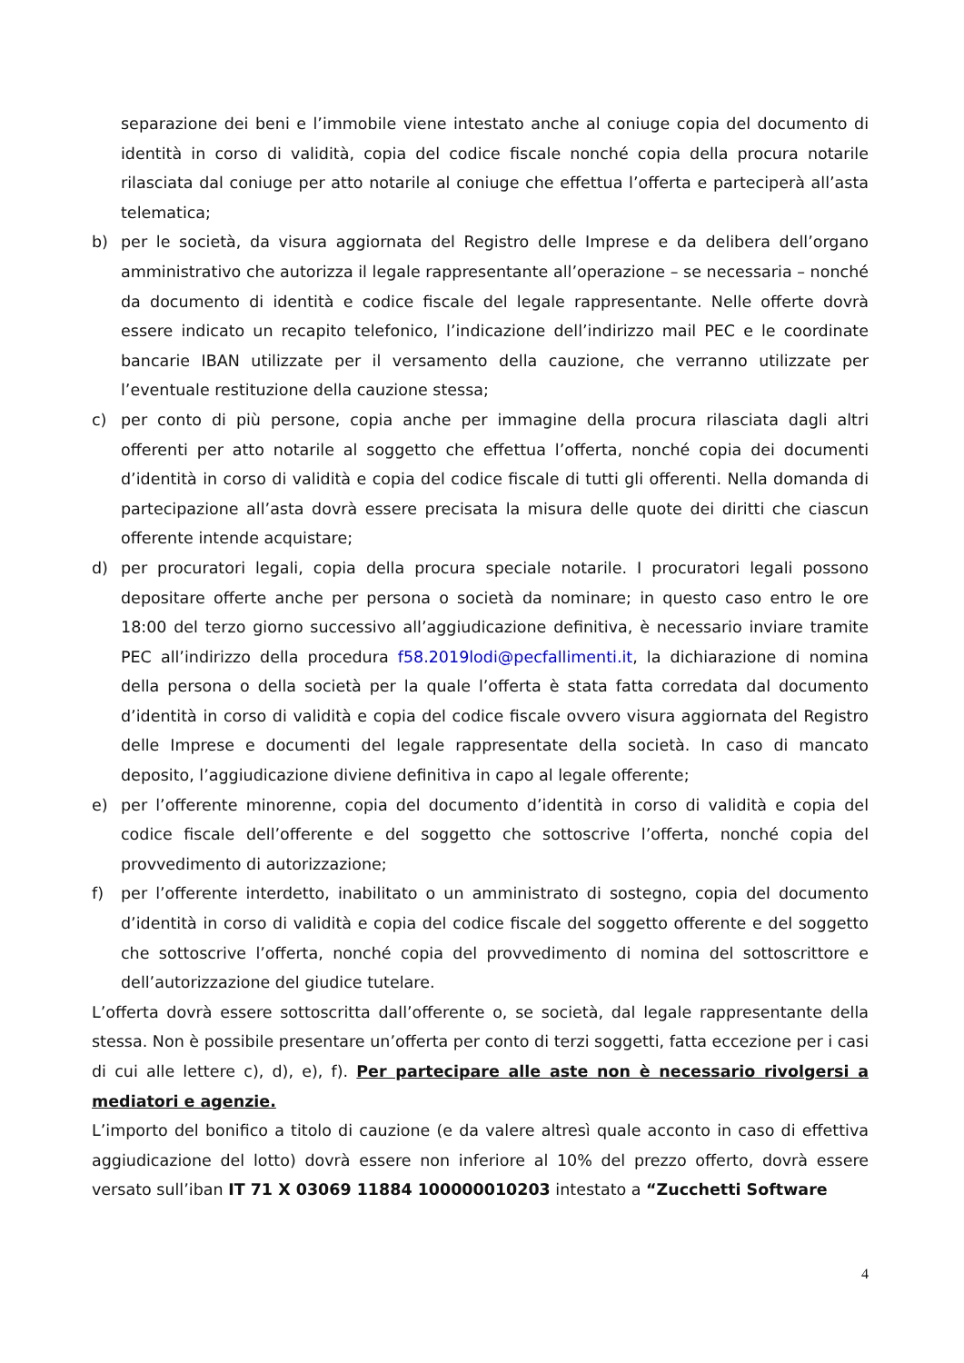separazione dei beni e l’immobile viene intestato anche al coniuge copia del documento di identità in corso di validità, copia del codice fiscale nonché copia della procura notarile rilasciata dal coniuge per atto notarile al coniuge che effettua l’offerta e parteciperà all’asta telematica;
b) per le società, da visura aggiornata del Registro delle Imprese e da delibera dell’organo amministrativo che autorizza il legale rappresentante all’operazione – se necessaria – nonché da documento di identità e codice fiscale del legale rappresentante. Nelle offerte dovrà essere indicato un recapito telefonico, l’indicazione dell’indirizzo mail PEC e le coordinate bancarie IBAN utilizzate per il versamento della cauzione, che verranno utilizzate per l’eventuale restituzione della cauzione stessa;
c) per conto di più persone, copia anche per immagine della procura rilasciata dagli altri offerenti per atto notarile al soggetto che effettua l’offerta, nonché copia dei documenti d’identità in corso di validità e copia del codice fiscale di tutti gli offerenti. Nella domanda di partecipazione all’asta dovrà essere precisata la misura delle quote dei diritti che ciascun offerente intende acquistare;
d) per procuratori legali, copia della procura speciale notarile. I procuratori legali possono depositare offerte anche per persona o società da nominare; in questo caso entro le ore 18:00 del terzo giorno successivo all’aggiudicazione definitiva, è necessario inviare tramite PEC all’indirizzo della procedura f58.2019lodi@pecfallimenti.it, la dichiarazione di nomina della persona o della società per la quale l’offerta è stata fatta corredata dal documento d’identità in corso di validità e copia del codice fiscale ovvero visura aggiornata del Registro delle Imprese e documenti del legale rappresentate della società. In caso di mancato deposito, l’aggiudicazione diviene definitiva in capo al legale offerente;
e) per l’offerente minorenne, copia del documento d’identità in corso di validità e copia del codice fiscale dell’offerente e del soggetto che sottoscrive l’offerta, nonché copia del provvedimento di autorizzazione;
f) per l’offerente interdetto, inabilitato o un amministrato di sostegno, copia del documento d’identità in corso di validità e copia del codice fiscale del soggetto offerente e del soggetto che sottoscrive l’offerta, nonché copia del provvedimento di nomina del sottoscrittore e dell’autorizzazione del giudice tutelare.
L’offerta dovrà essere sottoscritta dall’offerente o, se società, dal legale rappresentante della stessa. Non è possibile presentare un’offerta per conto di terzi soggetti, fatta eccezione per i casi di cui alle lettere c), d), e), f). Per partecipare alle aste non è necessario rivolgersi a mediatori e agenzie.
L’importo del bonifico a titolo di cauzione (e da valere altresì quale acconto in caso di effettiva aggiudicazione del lotto) dovrà essere non inferiore al 10% del prezzo offerto, dovrà essere versato sull’iban IT 71 X 03069 11884 100000010203 intestato a “Zucchetti Software
4